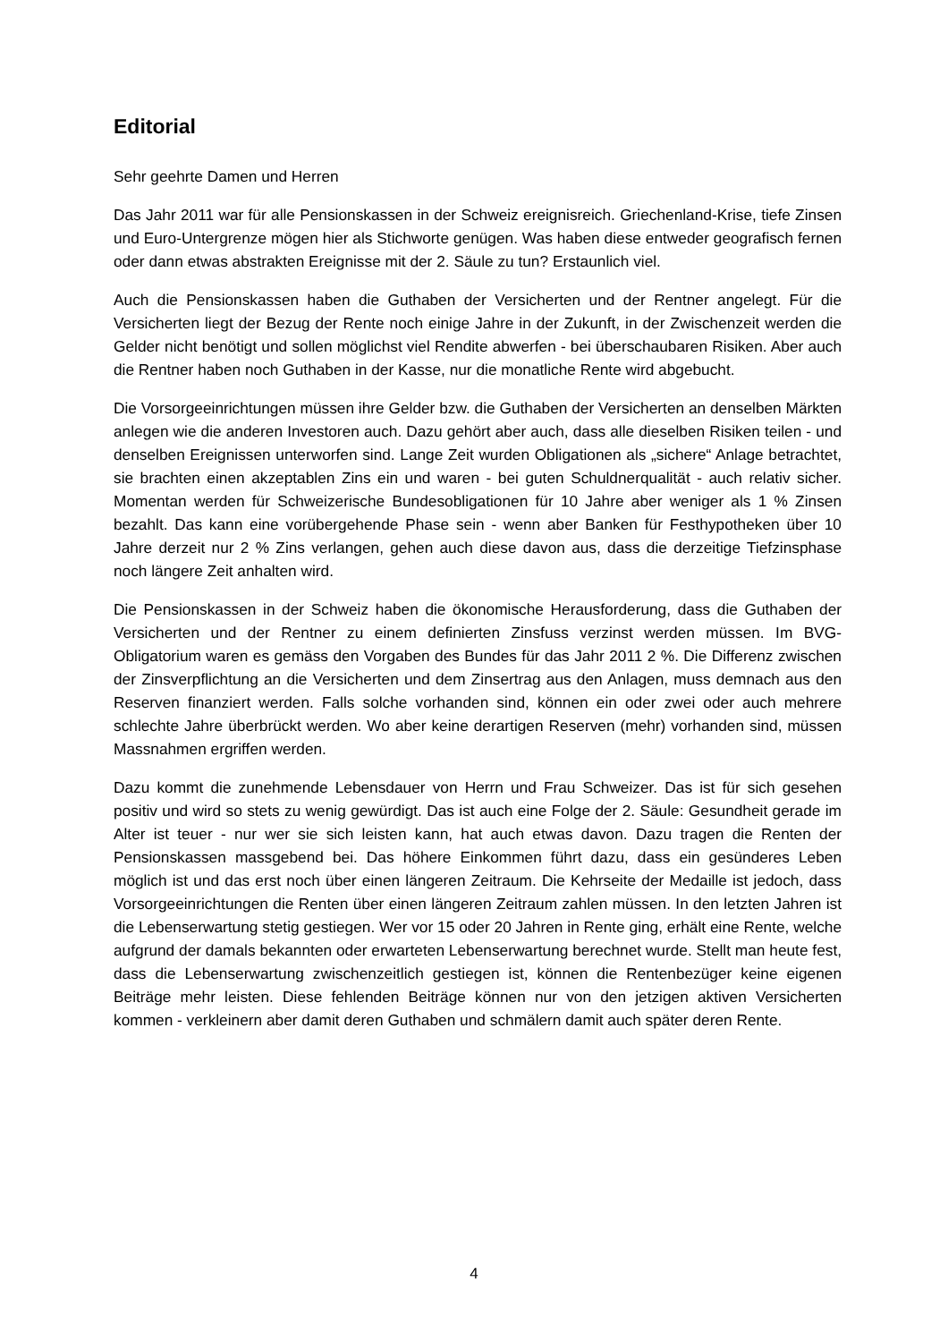Editorial
Sehr geehrte Damen und Herren
Das Jahr 2011 war für alle Pensionskassen in der Schweiz ereignisreich. Griechenland-Krise, tiefe Zinsen und Euro-Untergrenze mögen hier als Stichworte genügen. Was haben diese entweder geografisch fernen oder dann etwas abstrakten Ereignisse mit der 2. Säule zu tun? Erstaunlich viel.
Auch die Pensionskassen haben die Guthaben der Versicherten und der Rentner angelegt. Für die Versicherten liegt der Bezug der Rente noch einige Jahre in der Zukunft, in der Zwischenzeit werden die Gelder nicht benötigt und sollen möglichst viel Rendite abwerfen - bei überschaubaren Risiken. Aber auch die Rentner haben noch Guthaben in der Kasse, nur die monatliche Rente wird abgebucht.
Die Vorsorgeeinrichtungen müssen ihre Gelder bzw. die Guthaben der Versicherten an denselben Märkten anlegen wie die anderen Investoren auch. Dazu gehört aber auch, dass alle dieselben Risiken teilen - und denselben Ereignissen unterworfen sind. Lange Zeit wurden Obligationen als „sichere“ Anlage betrachtet, sie brachten einen akzeptablen Zins ein und waren - bei guten Schuldnerqualität - auch relativ sicher. Momentan werden für Schweizerische Bundesobligationen für 10 Jahre aber weniger als 1 % Zinsen bezahlt. Das kann eine vorübergehende Phase sein - wenn aber Banken für Festhypotheken über 10 Jahre derzeit nur 2 % Zins verlangen, gehen auch diese davon aus, dass die derzeitige Tiefzinsphase noch längere Zeit anhalten wird.
Die Pensionskassen in der Schweiz haben die ökonomische Herausforderung, dass die Guthaben der Versicherten und der Rentner zu einem definierten Zinsfuss verzinst werden müssen. Im BVG-Obligatorium waren es gemäss den Vorgaben des Bundes für das Jahr 2011 2 %. Die Differenz zwischen der Zinsverpflichtung an die Versicherten und dem Zinsertrag aus den Anlagen, muss demnach aus den Reserven finanziert werden. Falls solche vorhanden sind, können ein oder zwei oder auch mehrere schlechte Jahre überbrückt werden. Wo aber keine derartigen Reserven (mehr) vorhanden sind, müssen Massnahmen ergriffen werden.
Dazu kommt die zunehmende Lebensdauer von Herrn und Frau Schweizer. Das ist für sich gesehen positiv und wird so stets zu wenig gewürdigt. Das ist auch eine Folge der 2. Säule: Gesundheit gerade im Alter ist teuer - nur wer sie sich leisten kann, hat auch etwas davon. Dazu tragen die Renten der Pensionskassen massgebend bei. Das höhere Einkommen führt dazu, dass ein gesünderes Leben möglich ist und das erst noch über einen längeren Zeitraum. Die Kehrseite der Medaille ist jedoch, dass Vorsorgeeinrichtungen die Renten über einen längeren Zeitraum zahlen müssen. In den letzten Jahren ist die Lebenserwartung stetig gestiegen. Wer vor 15 oder 20 Jahren in Rente ging, erhält eine Rente, welche aufgrund der damals bekannten oder erwarteten Lebenserwartung berechnet wurde. Stellt man heute fest, dass die Lebenserwartung zwischenzeitlich gestiegen ist, können die Rentenbezüger keine eigenen Beiträge mehr leisten. Diese fehlenden Beiträge können nur von den jetzigen aktiven Versicherten kommen - verkleinern aber damit deren Guthaben und schmälern damit auch später deren Rente.
4